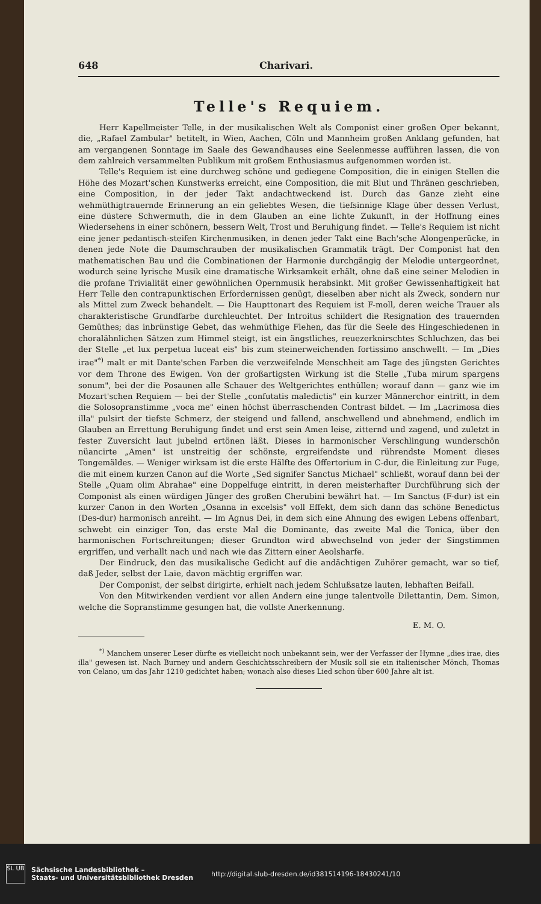648 Charivari.
Telle's Requiem.
Herr Kapellmeister Telle, in der musikalischen Welt als Componist einer großen Oper bekannt, die, „Rafael Zambular" betitelt, in Wien, Aachen, Cöln und Mannheim großen Anklang gefunden, hat am vergangenen Sonntage im Saale des Gewandhauses eine Seelenmesse aufführen lassen, die von dem zahlreich versammelten Publikum mit großem Enthusiasmus aufgenommen worden ist.
Telle's Requiem ist eine durchweg schöne und gediegene Composition, die in einigen Stellen die Höhe des Mozart'schen Kunstwerks erreicht, eine Composition, die mit Blut und Thränen geschrieben, eine Composition, in der jeder Takt andachtweckend ist. Durch das Ganze zieht eine wehmüthigtrauernde Erinnerung an ein geliebtes Wesen, die tiefsinnige Klage über dessen Verlust, eine düstere Schwermuth, die in dem Glauben an eine lichte Zukunft, in der Hoffnung eines Wiedersehens in einer schönern, bessern Welt, Trost und Beruhigung findet. — Telle's Requiem ist nicht eine jener pedantisch-steifen Kirchenmusiken, in denen jeder Takt eine Bach'sche Alongenperücke, in denen jede Note die Daumschrauben der musikalischen Grammatik trägt. Der Componist hat den mathematischen Bau und die Combinationen der Harmonie durchgängig der Melodie untergeordnet, wodurch seine lyrische Musik eine dramatische Wirksamkeit erhält, ohne daß eine seiner Melodien in die profane Trivialität einer gewöhnlichen Opernmusik herabsinkt. Mit großer Gewissenhaftigkeit hat Herr Telle den contrapunktischen Erfordernissen genügt, dieselben aber nicht als Zweck, sondern nur als Mittel zum Zweck behandelt. — Die Haupttonart des Requiem ist F-moll, deren weiche Trauer als charakteristische Grundfarbe durchleuchtet. Der Introitus schildert die Resignation des trauernden Gemüthes; das inbrünstige Gebet, das wehmüthige Flehen, das für die Seele des Hingeschiedenen in choralähnlichen Sätzen zum Himmel steigt, ist ein ängstliches, reuezerknirschtes Schluchzen, das bei der Stelle „et lux perpetua luceat eis" bis zum steinerweichenden fortissimo anschwellt. — Im „Dies irae"<sup>*)</sup> malt er mit Dante'schen Farben die verzweifelnde Menschheit am Tage des jüngsten Gerichtes vor dem Throne des Ewigen. Von der großartigsten Wirkung ist die Stelle „Tuba mirum spargens sonum", bei der die Posaunen alle Schauer des Weltgerichtes enthüllen; worauf dann — ganz wie im Mozart'schen Requiem — bei der Stelle „confutatis maledictis" ein kurzer Männerchor eintritt, in dem die Solosopranstimme „voca me" einen höchst überraschenden Contrast bildet. — Im „Lacrimosa dies illa" pulsirt der tiefste Schmerz, der steigend und fallend, anschwellend und abnehmend, endlich im Glauben an Errettung Beruhigung findet und erst sein Amen leise, zitternd und zagend, und zuletzt in fester Zuversicht laut jubelnd ertönen läßt. Dieses in harmonischer Verschlingung wunderschön nüancirte „Amen" ist unstreitig der schönste, ergreifendste und rührendste Moment dieses Tongemäldes. — Weniger wirksam ist die erste Hälfte des Offertorium in C-dur, die Einleitung zur Fuge, die mit einem kurzen Canon auf die Worte „Sed signifer Sanctus Michael" schließt, worauf dann bei der Stelle „Quam olim Abrahae" eine Doppelfuge eintritt, in deren meisterhafter Durchführung sich der Componist als einen würdigen Jünger des großen Cherubini bewährt hat. — Im Sanctus (F-dur) ist ein kurzer Canon in den Worten „Osanna in excelsis" voll Effekt, dem sich dann das schöne Benedictus (Des-dur) harmonisch anreiht. — Im Agnus Dei, in dem sich eine Ahnung des ewigen Lebens offenbart, schwebt ein einziger Ton, das erste Mal die Dominante, das zweite Mal die Tonica, über den harmonischen Fortschreitungen; dieser Grundton wird abwechselnd von jeder der Singstimmen ergriffen, und verhallt nach und nach wie das Zittern einer Aeolsharfe.
Der Eindruck, den das musikalische Gedicht auf die andächtigen Zuhörer gemacht, war so tief, daß Jeder, selbst der Laie, davon mächtig ergriffen war.
Der Componist, der selbst dirigirte, erhielt nach jedem Schlußsatze lauten, lebhaften Beifall.
Von den Mitwirkenden verdient vor allen Andern eine junge talentvolle Dilettantin, Dem. Simon, welche die Sopranstimme gesungen hat, die vollste Anerkennung.
E. M. O.
<sup>*)</sup> Manchem unserer Leser dürfte es vielleicht noch unbekannt sein, wer der Verfasser der Hymne „dies irae, dies illa" gewesen ist. Nach Burney und andern Geschichtsschreibern der Musik soll sie ein italienischer Mönch, Thomas von Celano, um das Jahr 1210 gedichtet haben; wonach also dieses Lied schon über 600 Jahre alt ist.
SL UB
Sächsische Landesbibliothek –
Staats- und Universitätsbibliothek Dresden
http://digital.slub-dresden.de/id381514196-18430241/10